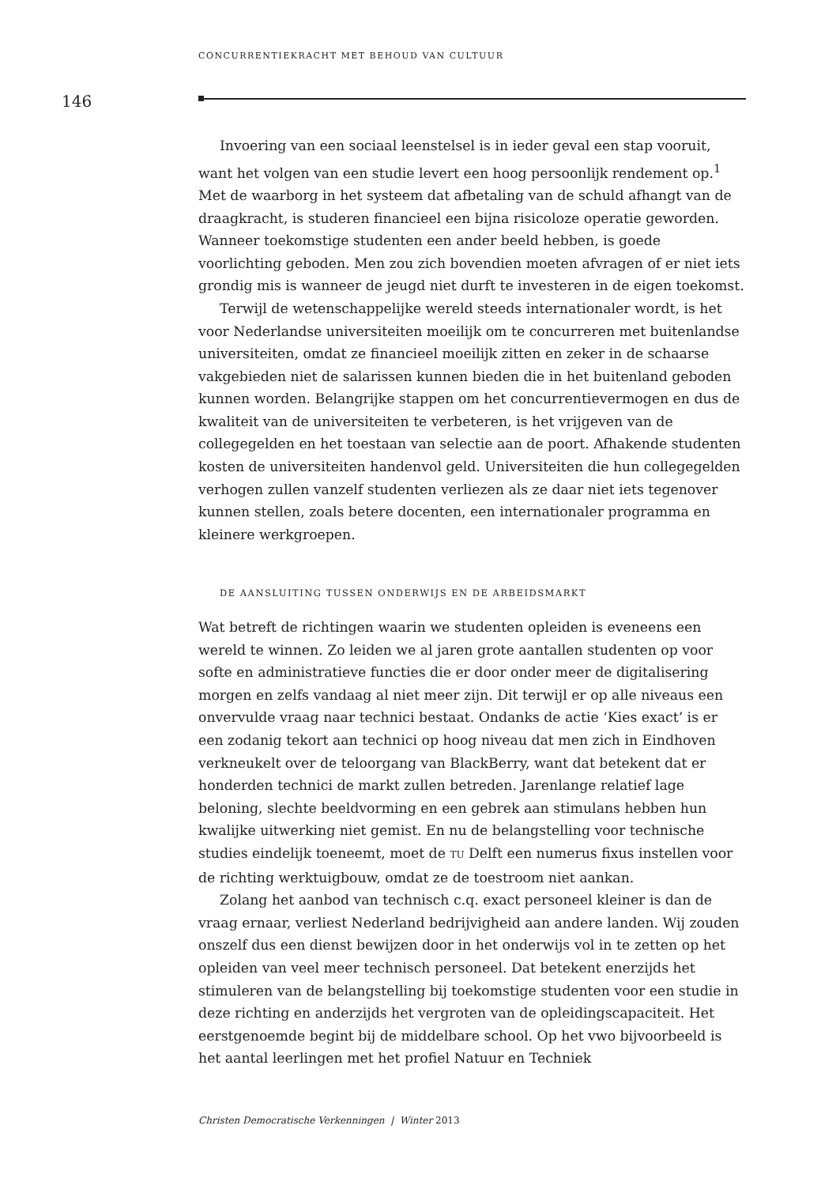CONCURRENTIEKRACHT MET BEHOUD VAN CULTUUR
146
Invoering van een sociaal leenstelsel is in ieder geval een stap vooruit, want het volgen van een studie levert een hoog persoonlijk rendement op.<sup>1</sup> Met de waarborg in het systeem dat afbetaling van de schuld afhangt van de draagkracht, is studeren financieel een bijna risicoloze operatie geworden. Wanneer toekomstige studenten een ander beeld hebben, is goede voorlichting geboden. Men zou zich bovendien moeten afvragen of er niet iets grondig mis is wanneer de jeugd niet durft te investeren in de eigen toekomst.
Terwijl de wetenschappelijke wereld steeds internationaler wordt, is het voor Nederlandse universiteiten moeilijk om te concurreren met buitenlandse universiteiten, omdat ze financieel moeilijk zitten en zeker in de schaarse vakgebieden niet de salarissen kunnen bieden die in het buitenland geboden kunnen worden. Belangrijke stappen om het concurrentievermogen en dus de kwaliteit van de universiteiten te verbeteren, is het vrijgeven van de collegegelden en het toestaan van selectie aan de poort. Afhakende studenten kosten de universiteiten handenvol geld. Universiteiten die hun collegegelden verhogen zullen vanzelf studenten verliezen als ze daar niet iets tegenover kunnen stellen, zoals betere docenten, een internationaler programma en kleinere werkgroepen.
DE AANSLUITING TUSSEN ONDERWIJS EN DE ARBEIDSMARKT
Wat betreft de richtingen waarin we studenten opleiden is eveneens een wereld te winnen. Zo leiden we al jaren grote aantallen studenten op voor softe en administratieve functies die er door onder meer de digitalisering morgen en zelfs vandaag al niet meer zijn. Dit terwijl er op alle niveaus een onvervulde vraag naar technici bestaat. Ondanks de actie ‘Kies exact’ is er een zodanig tekort aan technici op hoog niveau dat men zich in Eindhoven verkneukelt over de teloorgang van BlackBerry, want dat betekent dat er honderden technici de markt zullen betreden. Jarenlange relatief lage beloning, slechte beeldvorming en een gebrek aan stimulans hebben hun kwalijke uitwerking niet gemist. En nu de belangstelling voor technische studies eindelijk toeneemt, moet de TU Delft een numerus fixus instellen voor de richting werktuigbouw, omdat ze de toestroom niet aankan.
Zolang het aanbod van technisch c.q. exact personeel kleiner is dan de vraag ernaar, verliest Nederland bedrijvigheid aan andere landen. Wij zouden onszelf dus een dienst bewijzen door in het onderwijs vol in te zetten op het opleiden van veel meer technisch personeel. Dat betekent enerzijds het stimuleren van de belangstelling bij toekomstige studenten voor een studie in deze richting en anderzijds het vergroten van de opleidingscapaciteit. Het eerstgenoemde begint bij de middelbare school. Op het vwo bijvoorbeeld is het aantal leerlingen met het profiel Natuur en Techniek
Christen Democratische Verkenningen | Winter 2013